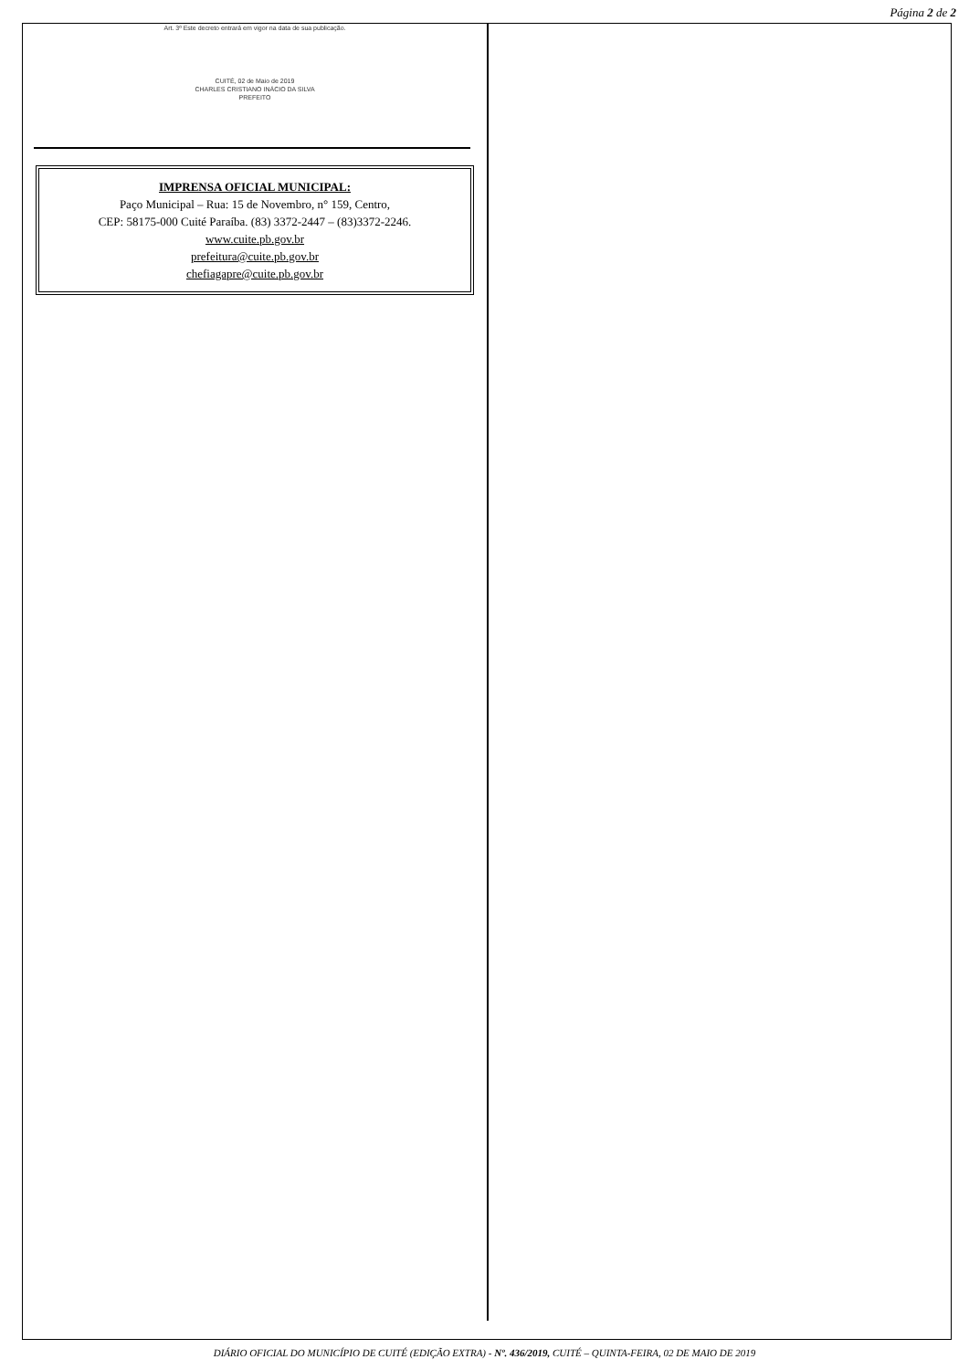Página 2 de 2
Art. 3º Este decreto entrará em vigor na data de sua publicação.
CUITÉ, 02 de Maio de 2019
CHARLES CRISTIANO INÁCIO DA SILVA
PREFEITO
IMPRENSA OFICIAL MUNICIPAL:
Paço Municipal – Rua: 15 de Novembro, n° 159, Centro,
CEP: 58175-000 Cuité Paraíba. (83) 3372-2447 – (83)3372-2246.
www.cuite.pb.gov.br
prefeitura@cuite.pb.gov.br
chefiagapre@cuite.pb.gov.br
DIÁRIO OFICIAL DO MUNICÍPIO DE CUITÉ (EDIÇÃO EXTRA) - Nº. 436/2019, CUITÉ – QUINTA-FEIRA, 02 DE MAIO DE 2019